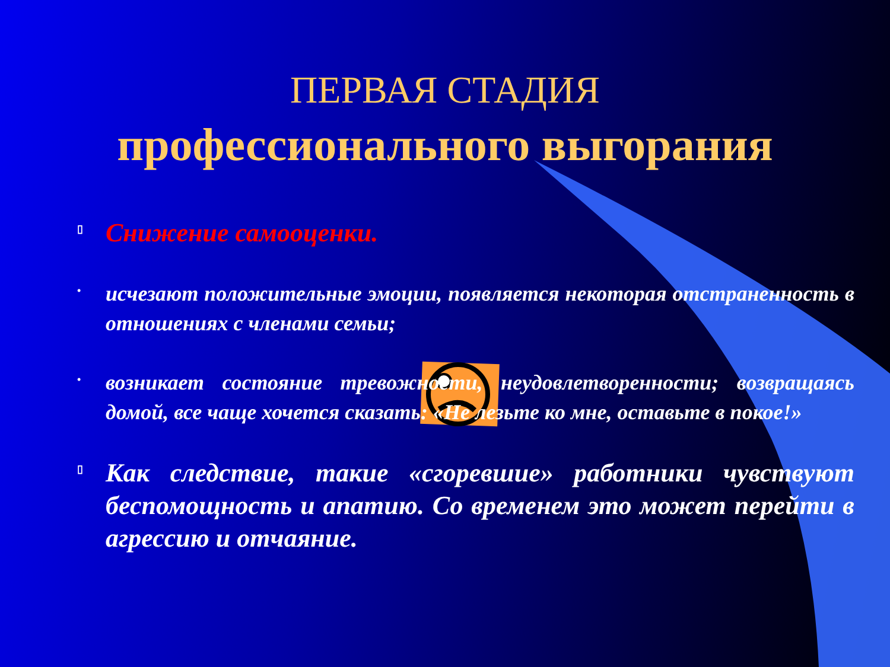ПЕРВАЯ СТАДИЯ
профессионального выгорания
▯ Снижение самооценки.
• исчезают положительные эмоции, появляется некоторая отстраненность в отношениях с членами семьи;
• возникает состояние тревожности, неудовлетворенности; возвращаясь домой, все чаще хочется сказать: «Не лезьте ко мне, оставьте в покое!»
▯ Как следствие, такие «сгоревшие» работники чувствуют беспомощность и апатию. Со временем это может перейти в агрессию и отчаяние.